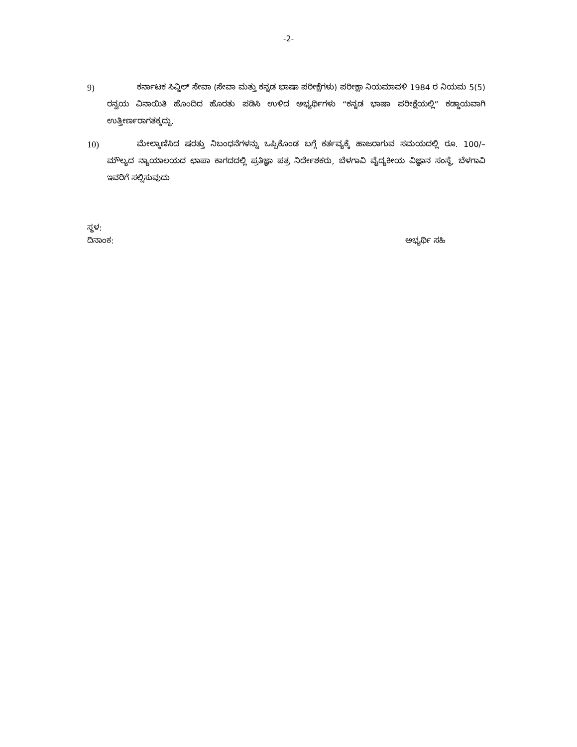-2-
9)
ಕರ್ನಾಟಕ ಸಿವ್ಹಿಲ್ ಸೇವಾ (ಸೇವಾ ಮತ್ತು ಕನ್ನಡ ಭಾಷಾ ಪರೀಕ್ಷೆಗಳು) ಪರೀಕ್ಷಾ ನಿಯಮಾವಳಿ 1984 ರ ನಿಯಮ 5(5) ರನ್ವಯ ವಿನಾಯಿತಿ ಹೊಂದಿದ ಹೊರತು ಪಡಿಸಿ ಉಳಿದ ಅಭ್ಯರ್ಥಿಗಳು “ಕನ್ನಡ ಭಾಷಾ ಪರೀಕ್ಷೆಯಲ್ಲಿ” ಕಡ್ಡಾಯವಾಗಿ ಉತ್ತೀರ್ಣರಾಗತಕ್ಕದ್ದು.
10)
ಮೇಲ್ಕಾಣಿಸಿದ ಷರತ್ತು ನಿಬಂಧನೆಗಳನ್ನು ಒಪ್ಪಿಕೊಂಡ ಬಗ್ಗೆ ಕರ್ತವ್ಯಕ್ಕೆ ಹಾಜರಾಗುವ ಸಮಯದಲ್ಲಿ ರೂ. 100/– ಮೌಲ್ಯದ ನ್ಯಾಯಾಲಯದ ಛಾಪಾ ಕಾಗದದಲ್ಲಿ ಪ್ರತಿಜ್ಞಾ ಪತ್ರ ನಿರ್ದೇಶಕರು, ಬೆಳಗಾವಿ ವೈದ್ಯಕೀಯ ವಿಜ್ಞಾನ ಸಂಸ್ಥೆ, ಬೆಳಗಾವಿ ಇವರಿಗೆ ಸಲ್ಲಿಸುವುದು
ಸ್ಥಳ:
ದಿನಾಂಕ: ಅಭ್ಯರ್ಥಿ ಸಹಿ